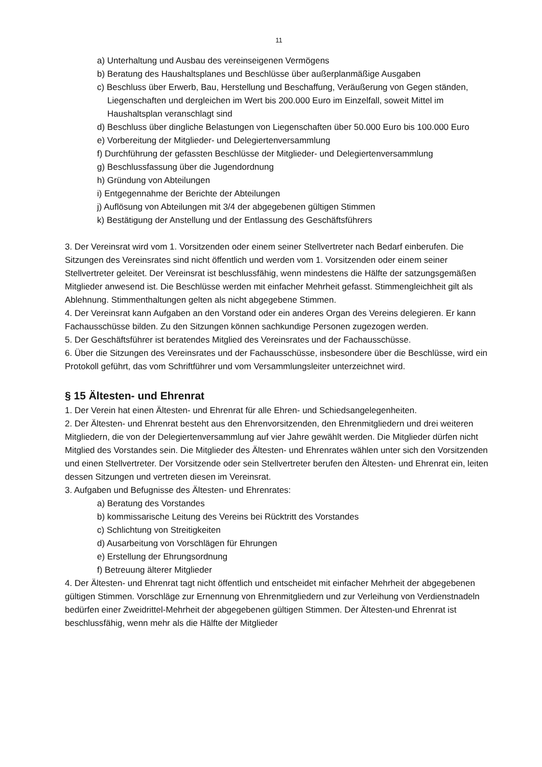11
a) Unterhaltung und Ausbau des vereinseigenen Vermögens
b) Beratung des Haushaltsplanes und Beschlüsse über außerplanmäßige Ausgaben
c) Beschluss über Erwerb, Bau, Herstellung und Beschaffung, Veräußerung von Gegen ständen, Liegenschaften und dergleichen im Wert bis 200.000 Euro im Einzelfall, soweit Mittel im Haushaltsplan veranschlagt sind
d) Beschluss über dingliche Belastungen von Liegenschaften über 50.000 Euro bis 100.000 Euro
e) Vorbereitung der Mitglieder- und Delegiertenversammlung
f) Durchführung der gefassten Beschlüsse der Mitglieder- und Delegiertenversammlung
g) Beschlussfassung über die Jugendordnung
h) Gründung von Abteilungen
i) Entgegennahme der Berichte der Abteilungen
j) Auflösung von Abteilungen mit 3/4 der abgegebenen gültigen Stimmen
k) Bestätigung der Anstellung und der Entlassung des Geschäftsführers
3. Der Vereinsrat wird vom 1. Vorsitzenden oder einem seiner Stellvertreter nach Bedarf einberufen. Die Sitzungen des Vereinsrates sind nicht öffentlich und werden vom 1. Vorsitzenden oder einem seiner Stellvertreter geleitet. Der Vereinsrat ist beschlussfähig, wenn mindestens die Hälfte der satzungsgemäßen Mitglieder anwesend ist. Die Beschlüsse werden mit einfacher Mehrheit gefasst. Stimmengleichheit gilt als Ablehnung. Stimmenthaltungen gelten als nicht abgegebene Stimmen.
4. Der Vereinsrat kann Aufgaben an den Vorstand oder ein anderes Organ des Vereins delegieren. Er kann Fachausschüsse bilden. Zu den Sitzungen können sachkundige Personen zugezogen werden.
5. Der Geschäftsführer ist beratendes Mitglied des Vereinsrates und der Fachausschüsse.
6. Über die Sitzungen des Vereinsrates und der Fachausschüsse, insbesondere über die Beschlüsse, wird ein Protokoll geführt, das vom Schriftführer und vom Versammlungsleiter unterzeichnet wird.
§ 15 Ältesten- und Ehrenrat
1. Der Verein hat einen Ältesten- und Ehrenrat für alle Ehren- und Schiedsangelegenheiten.
2. Der Ältesten- und Ehrenrat besteht aus den Ehrenvorsitzenden, den Ehrenmitgliedern und drei weiteren Mitgliedern, die von der Delegiertenversammlung auf vier Jahre gewählt werden. Die Mitglieder dürfen nicht Mitglied des Vorstandes sein. Die Mitglieder des Ältesten- und Ehrenrates wählen unter sich den Vorsitzenden und einen Stellvertreter. Der Vorsitzende oder sein Stellvertreter berufen den Ältesten- und Ehrenrat ein, leiten dessen Sitzungen und vertreten diesen im Vereinsrat.
3. Aufgaben und Befugnisse des Ältesten- und Ehrenrates:
a) Beratung des Vorstandes
b) kommissarische Leitung des Vereins bei Rücktritt des Vorstandes
c) Schlichtung von Streitigkeiten
d) Ausarbeitung von Vorschlägen für Ehrungen
e) Erstellung der Ehrungsordnung
f) Betreuung älterer Mitglieder
4. Der Ältesten- und Ehrenrat tagt nicht öffentlich und entscheidet mit einfacher Mehrheit der abgegebenen gültigen Stimmen. Vorschläge zur Ernennung von Ehrenmitgliedern und zur Verleihung von Verdienstnadeln bedürfen einer Zweidrittel-Mehrheit der abgegebenen gültigen Stimmen. Der Ältesten-und Ehrenrat ist beschlussfähig, wenn mehr als die Hälfte der Mitglieder